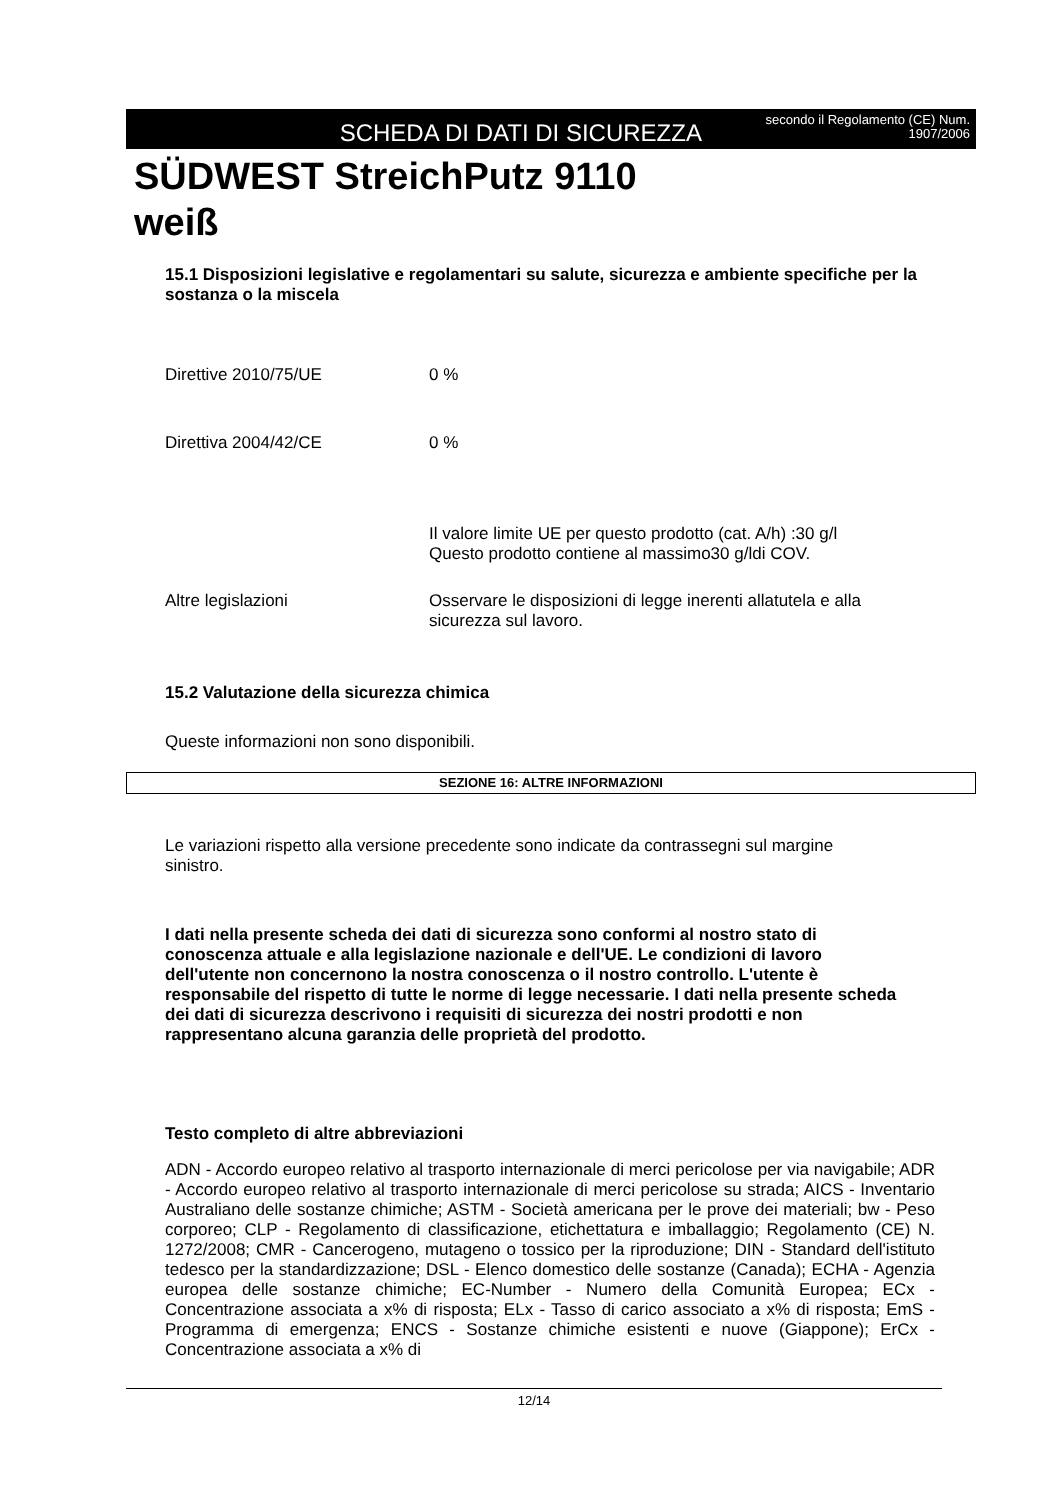SCHEDA DI DATI DI SICUREZZA
secondo il Regolamento (CE) Num.
1907/2006
SÜDWEST StreichPutz 9110
weiß
15.1 Disposizioni legislative e regolamentari su salute, sicurezza e ambiente specifiche per la sostanza o la miscela
Direttive 2010/75/UE 0 %
Direttiva 2004/42/CE 0 %
Il valore limite UE per questo prodotto (cat. A/h) :30 g/l
Questo prodotto contiene al massimo30 g/ldi COV.
Altre legislazioni Osservare le disposizioni di legge inerenti allatutela e alla sicurezza sul lavoro.
15.2 Valutazione della sicurezza chimica
Queste informazioni non sono disponibili.
SEZIONE 16: ALTRE INFORMAZIONI
Le variazioni rispetto alla versione precedente sono indicate da contrassegni sul margine sinistro.
I dati nella presente scheda dei dati di sicurezza sono conformi al nostro stato di conoscenza attuale e alla legislazione nazionale e dell'UE. Le condizioni di lavoro dell'utente non concernono la nostra conoscenza o il nostro controllo. L'utente è responsabile del rispetto di tutte le norme di legge necessarie. I dati nella presente scheda dei dati di sicurezza descrivono i requisiti di sicurezza dei nostri prodotti e non rappresentano alcuna garanzia delle proprietà del prodotto.
Testo completo di altre abbreviazioni
ADN - Accordo europeo relativo al trasporto internazionale di merci pericolose per via navigabile; ADR - Accordo europeo relativo al trasporto internazionale di merci pericolose su strada; AICS - Inventario Australiano delle sostanze chimiche; ASTM - Società americana per le prove dei materiali; bw - Peso corporeo; CLP - Regolamento di classificazione, etichettatura e imballaggio; Regolamento (CE) N. 1272/2008; CMR - Cancerogeno, mutageno o tossico per la riproduzione; DIN - Standard dell'istituto tedesco per la standardizzazione; DSL - Elenco domestico delle sostanze (Canada); ECHA - Agenzia europea delle sostanze chimiche; EC-Number - Numero della Comunità Europea; ECx - Concentrazione associata a x% di risposta; ELx - Tasso di carico associato a x% di risposta; EmS - Programma di emergenza; ENCS - Sostanze chimiche esistenti e nuove (Giappone); ErCx - Concentrazione associata a x% di
12/14